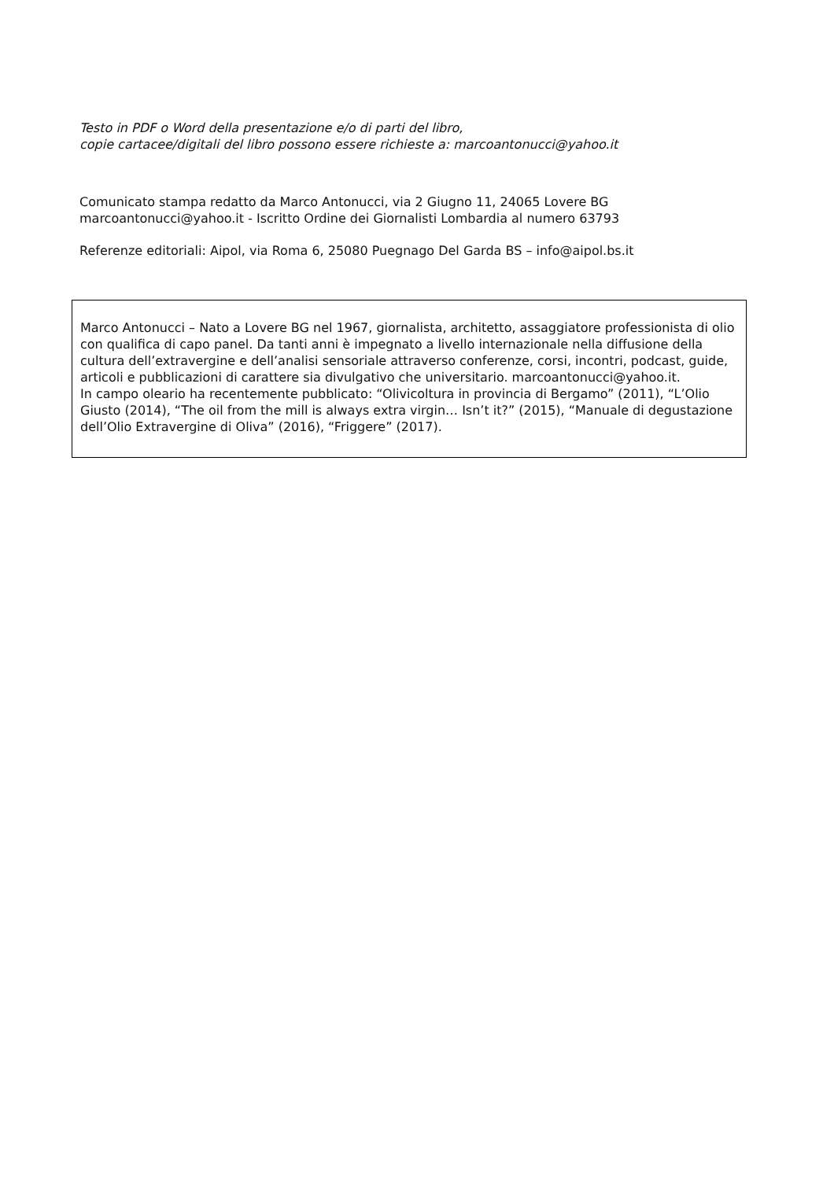Testo in PDF o Word della presentazione e/o di parti del libro,
copie cartacee/digitali del libro possono essere richieste a: marcoantonucci@yahoo.it
Comunicato stampa redatto da Marco Antonucci, via 2 Giugno 11, 24065 Lovere BG
marcoantonucci@yahoo.it - Iscritto Ordine dei Giornalisti Lombardia al numero 63793
Referenze editoriali: Aipol, via Roma 6, 25080 Puegnago Del Garda BS – info@aipol.bs.it
Marco Antonucci – Nato a Lovere BG nel 1967, giornalista, architetto, assaggiatore professionista di olio con qualifica di capo panel. Da tanti anni è impegnato a livello internazionale nella diffusione della cultura dell’extravergine e dell’analisi sensoriale attraverso conferenze, corsi, incontri, podcast, guide, articoli e pubblicazioni di carattere sia divulgativo che universitario. marcoantonucci@yahoo.it.
In campo oleario ha recentemente pubblicato: “Olivicoltura in provincia di Bergamo” (2011), “L’Olio Giusto (2014), “The oil from the mill is always extra virgin… Isn’t it?” (2015), “Manuale di degustazione dell’Olio Extravergine di Oliva” (2016), “Friggere” (2017).